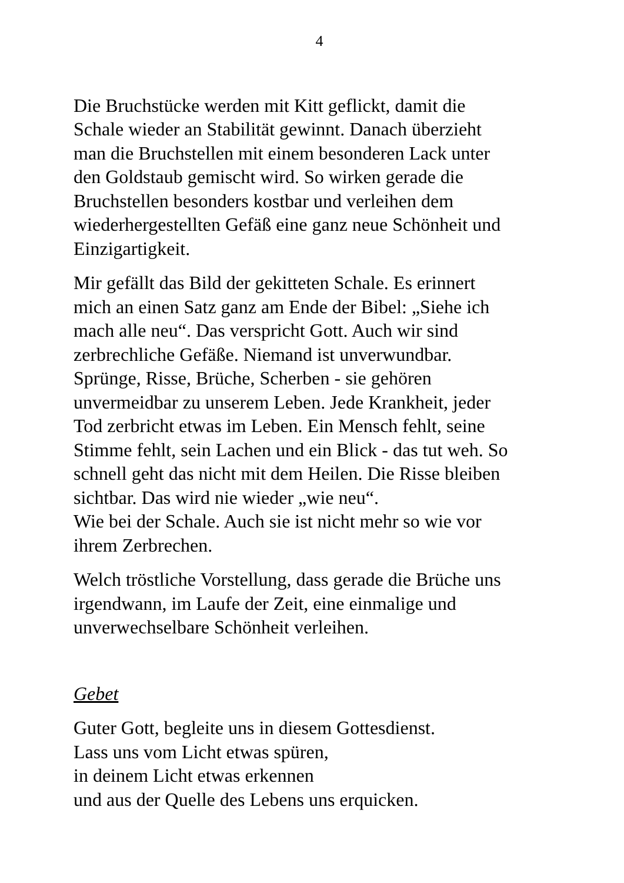4
Die Bruchstücke werden mit Kitt geflickt, damit die
Schale wieder an Stabilität gewinnt. Danach überzieht
man die Bruchstellen mit einem besonderen Lack unter
den Goldstaub gemischt wird. So wirken gerade die
Bruchstellen besonders kostbar und verleihen dem
wiederhergestellten Gefäß eine ganz neue Schönheit und
Einzigartigkeit.
Mir gefällt das Bild der gekitteten Schale. Es erinnert
mich an einen Satz ganz am Ende der Bibel: „Siehe ich
mach alle neu“. Das verspricht Gott. Auch wir sind
zerbrechliche Gefäße. Niemand ist unverwundbar.
Sprünge, Risse, Brüche, Scherben - sie gehören
unvermeidbar zu unserem Leben. Jede Krankheit, jeder
Tod zerbricht etwas im Leben. Ein Mensch fehlt, seine
Stimme fehlt, sein Lachen und ein Blick - das tut weh. So
schnell geht das nicht mit dem Heilen. Die Risse bleiben
sichtbar. Das wird nie wieder „wie neu“.
Wie bei der Schale. Auch sie ist nicht mehr so wie vor
ihrem Zerbrechen.
Welch tröstliche Vorstellung, dass gerade die Brüche uns
irgendwann, im Laufe der Zeit, eine einmalige und
unverwechselbare Schönheit verleihen.
Gebet
Guter Gott, begleite uns in diesem Gottesdienst.
Lass uns vom Licht etwas spüren,
in deinem Licht etwas erkennen
und aus der Quelle des Lebens uns erquicken.